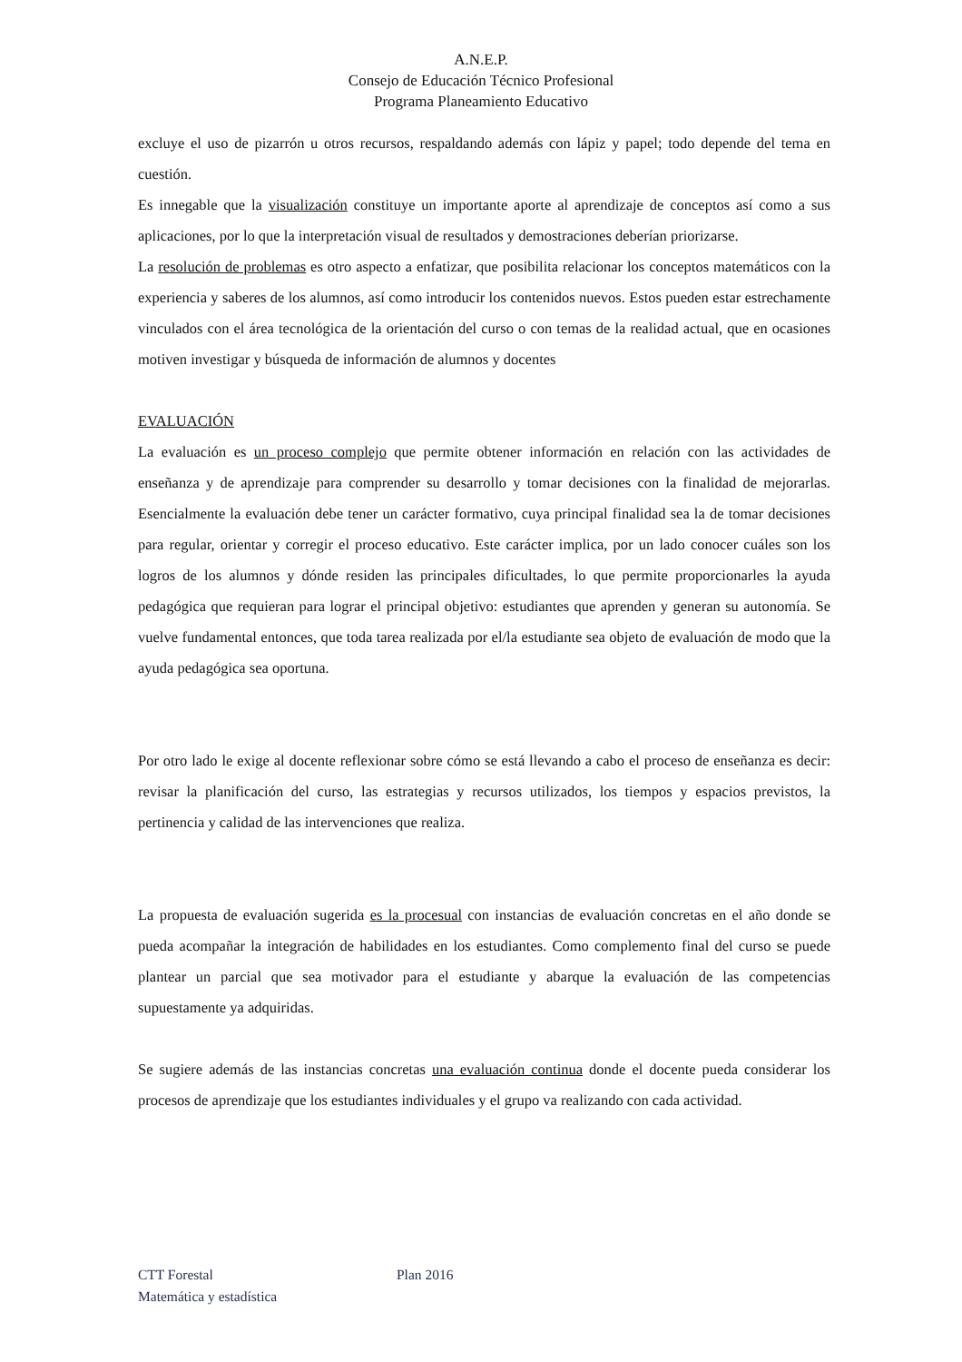A.N.E.P.
Consejo de Educación Técnico Profesional
Programa Planeamiento Educativo
excluye el uso de pizarrón u otros recursos, respaldando además con lápiz y papel; todo depende del tema en cuestión.
Es innegable que la visualización constituye un importante aporte al aprendizaje de conceptos así como a sus aplicaciones, por lo que la interpretación visual de resultados y demostraciones deberían priorizarse.
La resolución de problemas es otro aspecto a enfatizar, que posibilita relacionar los conceptos matemáticos con la experiencia y saberes de los alumnos, así como introducir los contenidos nuevos. Estos pueden estar estrechamente vinculados con el área tecnológica de la orientación del curso o con temas de la realidad actual, que en ocasiones motiven investigar y búsqueda de información de alumnos y docentes
EVALUACIÓN
La evaluación es un proceso complejo que permite obtener información en relación con las actividades de enseñanza y de aprendizaje para comprender su desarrollo y tomar decisiones con la finalidad de mejorarlas. Esencialmente la evaluación debe tener un carácter formativo, cuya principal finalidad sea la de tomar decisiones para regular, orientar y corregir el proceso educativo. Este carácter implica, por un lado conocer cuáles son los logros de los alumnos y dónde residen las principales dificultades, lo que permite proporcionarles la ayuda pedagógica que requieran para lograr el principal objetivo: estudiantes que aprenden y generan su autonomía. Se vuelve fundamental entonces, que toda tarea realizada por el/la estudiante sea objeto de evaluación de modo que la ayuda pedagógica sea oportuna.
Por otro lado le exige al docente reflexionar sobre cómo se está llevando a cabo el proceso de enseñanza es decir: revisar la planificación del curso, las estrategias y recursos utilizados, los tiempos y espacios previstos, la pertinencia y calidad de las intervenciones que realiza.
La propuesta de evaluación sugerida es la procesual con instancias de evaluación concretas en el año donde se pueda acompañar la integración de habilidades en los estudiantes. Como complemento final del curso se puede plantear un parcial que sea motivador para el estudiante y abarque la evaluación de las competencias supuestamente ya adquiridas.
Se sugiere además de las instancias concretas una evaluación continua donde el docente pueda considerar los procesos de aprendizaje que los estudiantes individuales y el grupo va realizando con cada actividad.
CTT Forestal Plan 2016
Matemática y estadística